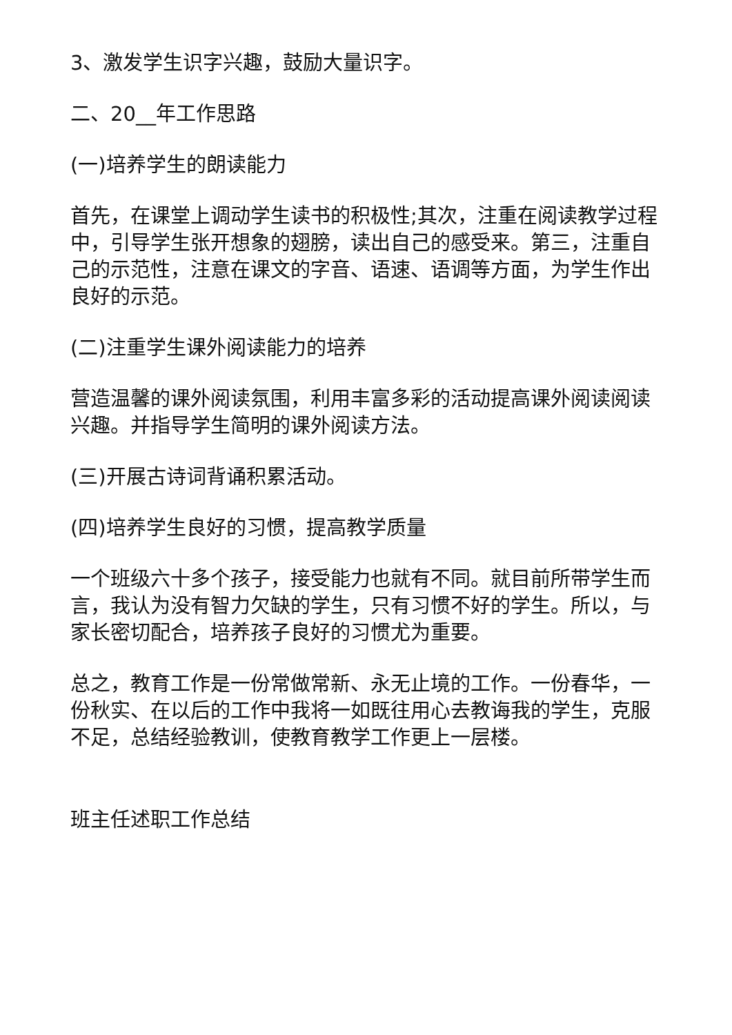3、激发学生识字兴趣，鼓励大量识字。
二、20__年工作思路
(一)培养学生的朗读能力
首先，在课堂上调动学生读书的积极性;其次，注重在阅读教学过程中，引导学生张开想象的翅膀，读出自己的感受来。第三，注重自己的示范性，注意在课文的字音、语速、语调等方面，为学生作出良好的示范。
(二)注重学生课外阅读能力的培养
营造温馨的课外阅读氛围，利用丰富多彩的活动提高课外阅读阅读兴趣。并指导学生简明的课外阅读方法。
(三)开展古诗词背诵积累活动。
(四)培养学生良好的习惯，提高教学质量
一个班级六十多个孩子，接受能力也就有不同。就目前所带学生而言，我认为没有智力欠缺的学生，只有习惯不好的学生。所以，与家长密切配合，培养孩子良好的习惯尤为重要。
总之，教育工作是一份常做常新、永无止境的工作。一份春华，一份秋实、在以后的工作中我将一如既往用心去教诲我的学生，克服不足，总结经验教训，使教育教学工作更上一层楼。
班主任述职工作总结